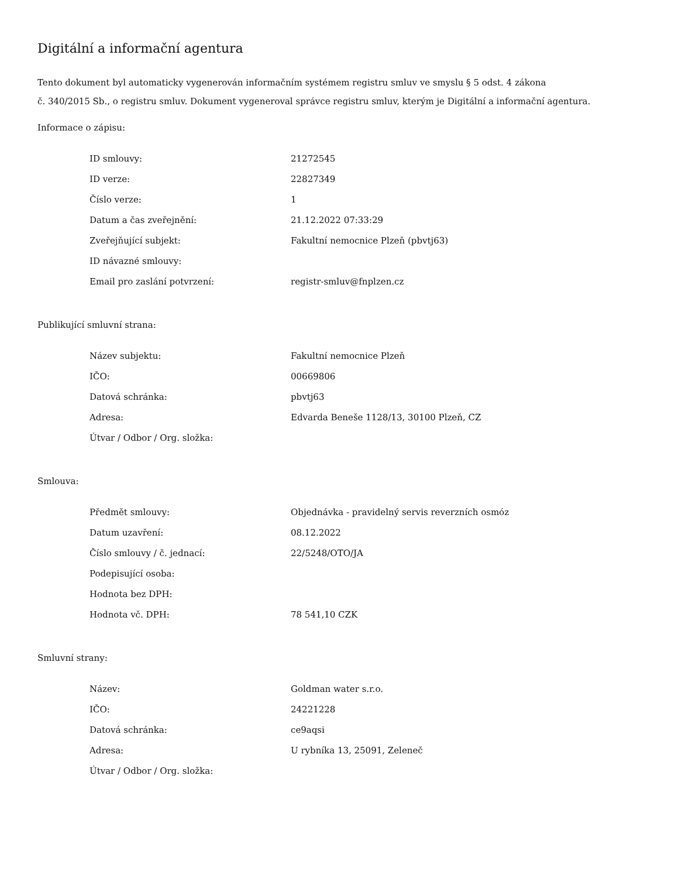Digitální a informační agentura
Tento dokument byl automaticky vygenerován informačním systémem registru smluv ve smyslu § 5 odst. 4 zákona
č. 340/2015 Sb., o registru smluv. Dokument vygeneroval správce registru smluv, kterým je Digitální a informační agentura.
Informace o zápisu:
| ID smlouvy: | 21272545 |
| ID verze: | 22827349 |
| Číslo verze: | 1 |
| Datum a čas zveřejnění: | 21.12.2022 07:33:29 |
| Zveřejňující subjekt: | Fakultní nemocnice Plzeň (pbvtj63) |
| ID návazné smlouvy: | |
| Email pro zaslání potvrzení: | registr-smluv@fnplzen.cz |
Publikující smluvní strana:
| Název subjektu: | Fakultní nemocnice Plzeň |
| IČO: | 00669806 |
| Datová schránka: | pbvtj63 |
| Adresa: | Edvarda Beneše 1128/13, 30100 Plzeň, CZ |
| Útvar / Odbor / Org. složka: | |
Smlouva:
| Předmět smlouvy: | Objednávka - pravidelný servis reverzních osmóz |
| Datum uzavření: | 08.12.2022 |
| Číslo smlouvy / č. jednací: | 22/5248/OTO/JA |
| Podepisující osoba: | |
| Hodnota bez DPH: | |
| Hodnota vč. DPH: | 78 541,10 CZK |
Smluvní strany:
| Název: | Goldman water s.r.o. |
| IČO: | 24221228 |
| Datová schránka: | ce9aqsi |
| Adresa: | U rybníka 13, 25091, Zeleneč |
| Útvar / Odbor / Org. složka: | |